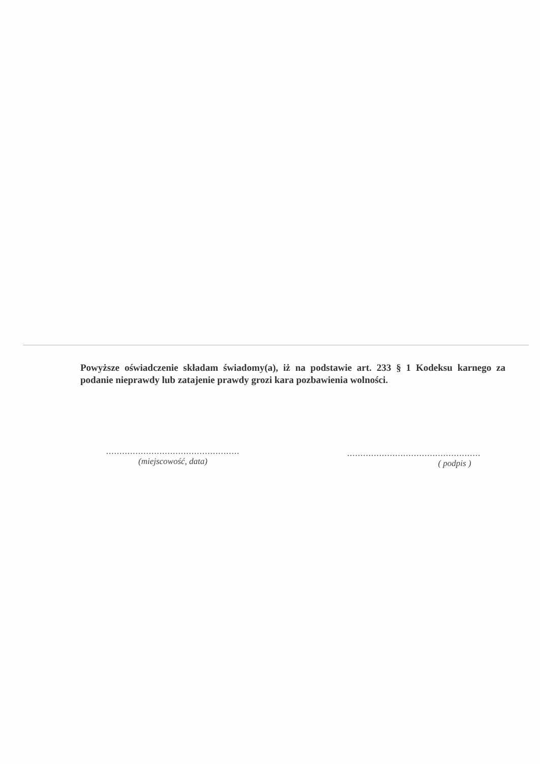Powyższe oświadczenie składam świadomy(a), iż na podstawie art. 233 § 1 Kodeksu karnego za podanie nieprawdy lub zatajenie prawdy grozi kara pozbawienia wolności.
..................................................
(miejscowość, data)
..................................................
( podpis )